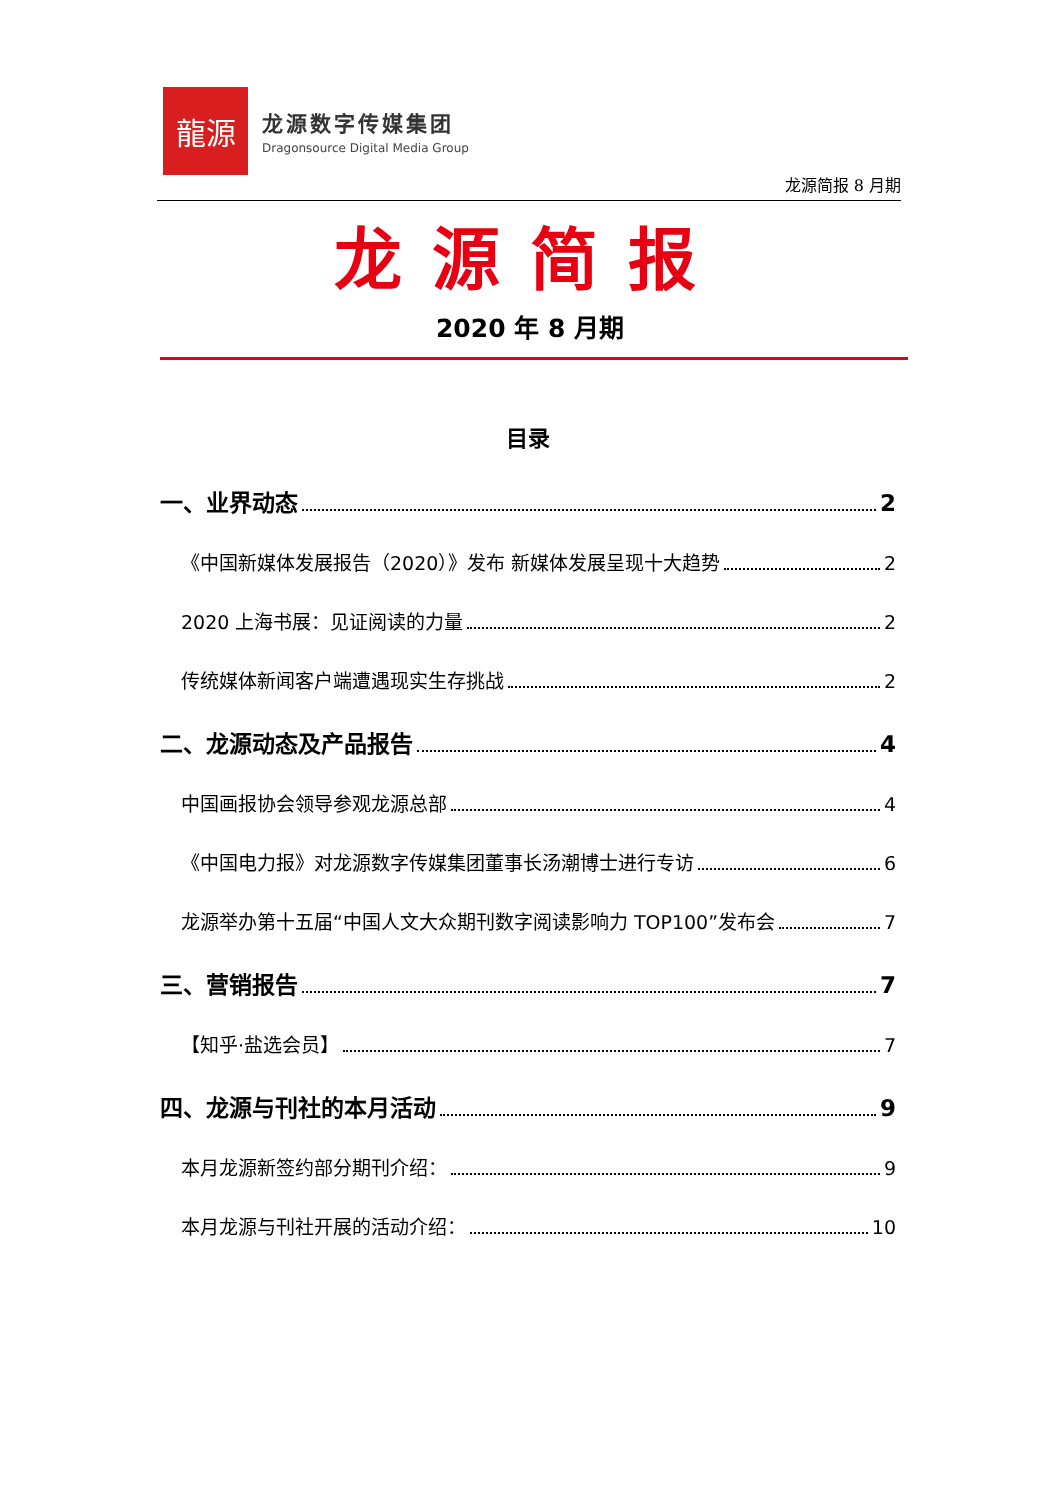龍源
龙源数字传媒集团
Dragonsource Digital Media Group
龙源简报 8 月期
龙源简报
2020 年 8 月期
目录
一、业界动态 2
《中国新媒体发展报告（2020）》发布 新媒体发展呈现十大趋势 2
2020 上海书展：见证阅读的力量 2
传统媒体新闻客户端遭遇现实生存挑战 2
二、龙源动态及产品报告 4
中国画报协会领导参观龙源总部 4
《中国电力报》对龙源数字传媒集团董事长汤潮博士进行专访 6
龙源举办第十五届“中国人文大众期刊数字阅读影响力 TOP100”发布会 7
三、营销报告 7
【知乎·盐选会员】 7
四、龙源与刊社的本月活动 9
本月龙源新签约部分期刊介绍： 9
本月龙源与刊社开展的活动介绍： 10